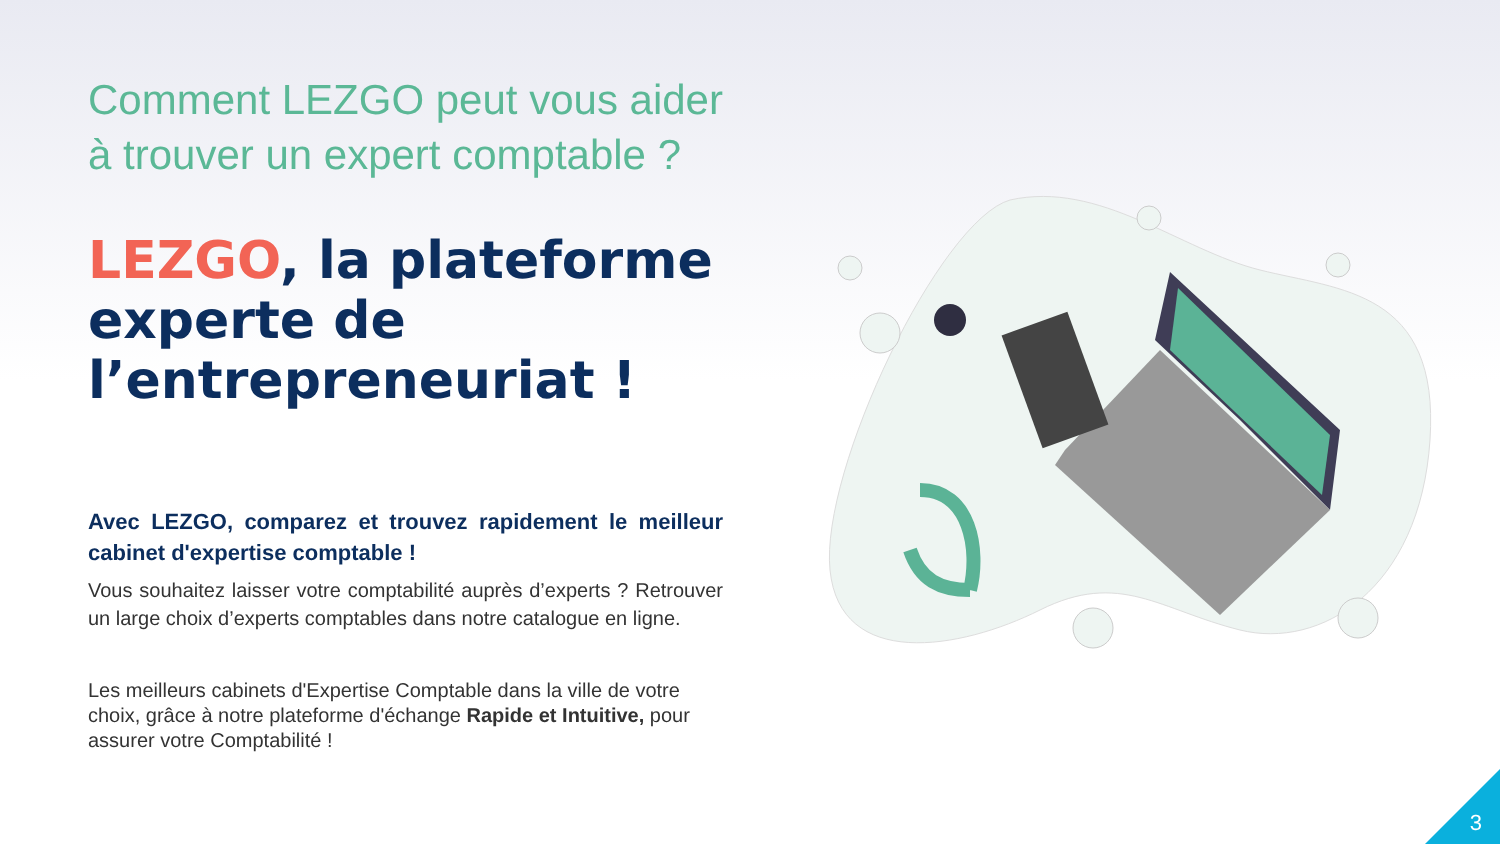Comment LEZGO peut vous aider à trouver un expert comptable ?
LEZGO, la plateforme experte de l’entrepreneuriat !
Avec LEZGO, comparez et trouvez rapidement le meilleur cabinet d'expertise comptable !
Vous souhaitez laisser votre comptabilité auprès d’experts ? Retrouver un large choix d’experts comptables dans notre catalogue en ligne.
Les meilleurs cabinets d'Expertise Comptable dans la ville de votre choix, grâce à notre plateforme d'échange Rapide et Intuitive, pour assurer votre Comptabilité !
3